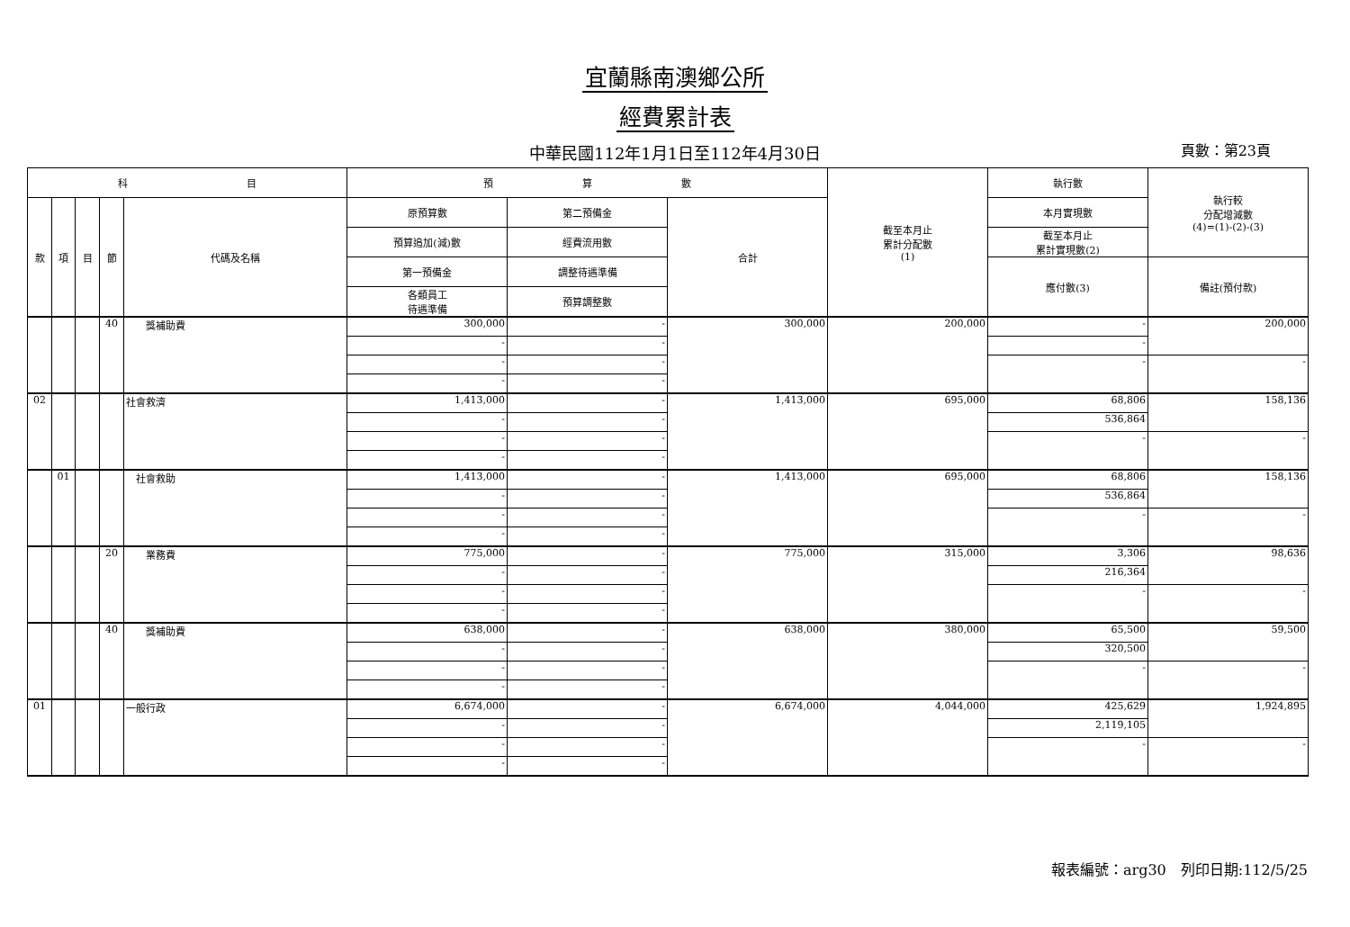宜蘭縣南澳鄉公所
經費累計表
中華民國112年1月1日至112年4月30日
頁數：第23頁
| 科 目 | | | | | 預 算 數 | | | 截至本月止 累計分配數 (1) | 執行數 | 執行較 分配增減數 (4)=(1)-(2)-(3) |
| --- | --- | --- | --- | --- | --- | --- | --- | --- | --- | --- |
| 款 | 項 | 目 | 節 | 代碼及名稱 | 原預算數 | 第二預備金 | 合計 | | 本月實現數 | |
| | | | | | 預算追加(減)數 | 經費流用數 | | | 截至本月止 累計實現數(2) | |
| | | | | | 第一預備金 | 調整待遇準備 | | | 應付數(3) | 備註(預付款) |
| | | | | | 各類員工 待遇準備 | 預算調整數 | | | | |
| | | | 40 | 獎補助費 | 300,000 | - | 300,000 | 200,000 | - | 200,000 |
| | | | | | - | - | | | - | |
| | | | | | - | - | | | - | - |
| | | | | | - | - | | | | |
| 02 | | | | 社會救濟 | 1,413,000 | - | 1,413,000 | 695,000 | 68,806 | 158,136 |
| | | | | | - | - | | | 536,864 | |
| | | | | | - | - | | | - | - |
| | | | | | - | - | | | | |
| | 01 | | | 社會救助 | 1,413,000 | - | 1,413,000 | 695,000 | 68,806 | 158,136 |
| | | | | | - | - | | | 536,864 | |
| | | | | | - | - | | | - | - |
| | | | | | - | - | | | | |
| | | | 20 | 業務費 | 775,000 | - | 775,000 | 315,000 | 3,306 | 98,636 |
| | | | | | - | - | | | 216,364 | |
| | | | | | - | - | | | - | - |
| | | | | | - | - | | | | |
| | | | 40 | 獎補助費 | 638,000 | - | 638,000 | 380,000 | 65,500 | 59,500 |
| | | | | | - | - | | | 320,500 | |
| | | | | | - | - | | | - | - |
| | | | | | - | - | | | | |
| 01 | | | | 一般行政 | 6,674,000 | - | 6,674,000 | 4,044,000 | 425,629 | 1,924,895 |
| | | | | | - | - | | | 2,119,105 | |
| | | | | | - | - | | | - | - |
| | | | | | - | - | | | | |
報表編號：arg30　列印日期:112/5/25